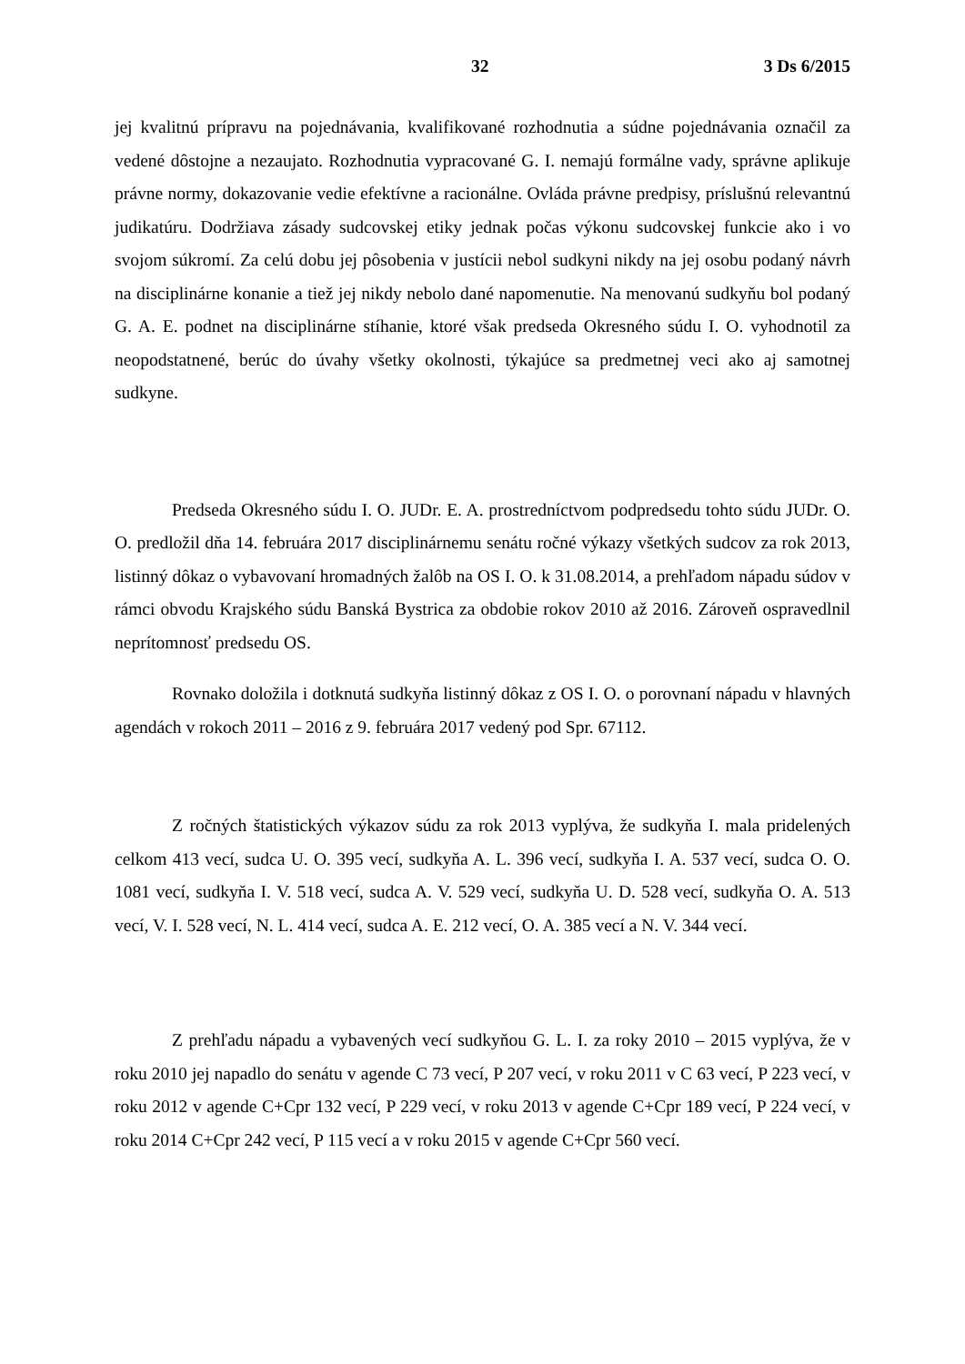32 3 Ds 6/2015
jej kvalitnú prípravu na pojednávania, kvalifikované rozhodnutia a súdne pojednávania označil za vedené dôstojne a nezaujato. Rozhodnutia vypracované G. I. nemajú formálne vady, správne aplikuje právne normy, dokazovanie vedie efektívne a racionálne. Ovláda právne predpisy, príslušnú relevantnú judikatúru. Dodržiava zásady sudcovskej etiky jednak počas výkonu sudcovskej funkcie ako i vo svojom súkromí. Za celú dobu jej pôsobenia v justícii nebol sudkyni nikdy na jej osobu podaný návrh na disciplinárne konanie a tiež jej nikdy nebolo dané napomenutie. Na menovanú sudkyňu bol podaný G. A. E. podnet na disciplinárne stíhanie, ktoré však predseda Okresného súdu I. O. vyhodnotil za neopodstatnené, berúc do úvahy všetky okolnosti, týkajúce sa predmetnej veci ako aj samotnej sudkyne.
Predseda Okresného súdu I. O. JUDr. E. A. prostredníctvom podpredsedu tohto súdu JUDr. O. O. predložil dňa 14. februára 2017 disciplinárnemu senátu ročné výkazy všetkých sudcov za rok 2013, listinný dôkaz o vybavovaní hromadných žalôb na OS I. O. k 31.08.2014, a prehľadom nápadu súdov v rámci obvodu Krajského súdu Banská Bystrica za obdobie rokov 2010 až 2016. Zároveň ospravedlnil neprítomnosť predsedu OS.
Rovnako doložila i dotknutá sudkyňa listinný dôkaz z OS I. O. o porovnaní nápadu v hlavných agendách v rokoch 2011 – 2016 z 9. februára 2017 vedený pod Spr. 67112.
Z ročných štatistických výkazov súdu za rok 2013 vyplýva, že sudkyňa I. mala pridelených celkom 413 vecí, sudca U. O. 395 vecí, sudkyňa A. L. 396 vecí, sudkyňa I. A. 537 vecí, sudca O. O. 1081 vecí, sudkyňa I. V. 518 vecí, sudca A. V. 529 vecí, sudkyňa U. D. 528 vecí, sudkyňa O. A. 513 vecí, V. I. 528 vecí, N. L. 414 vecí, sudca A. E. 212 vecí, O. A. 385 vecí a N. V. 344 vecí.
Z prehľadu nápadu a vybavených vecí sudkyňou G. L. I. za roky 2010 – 2015 vyplýva, že v roku 2010 jej napadlo do senátu v agende C 73 vecí, P 207 vecí, v roku 2011 v C 63 vecí, P 223 vecí, v roku 2012 v agende C+Cpr 132 vecí, P 229 vecí, v roku 2013 v agende C+Cpr 189 vecí, P 224 vecí, v roku 2014 C+Cpr 242 vecí, P 115 vecí a v roku 2015 v agende C+Cpr 560 vecí.